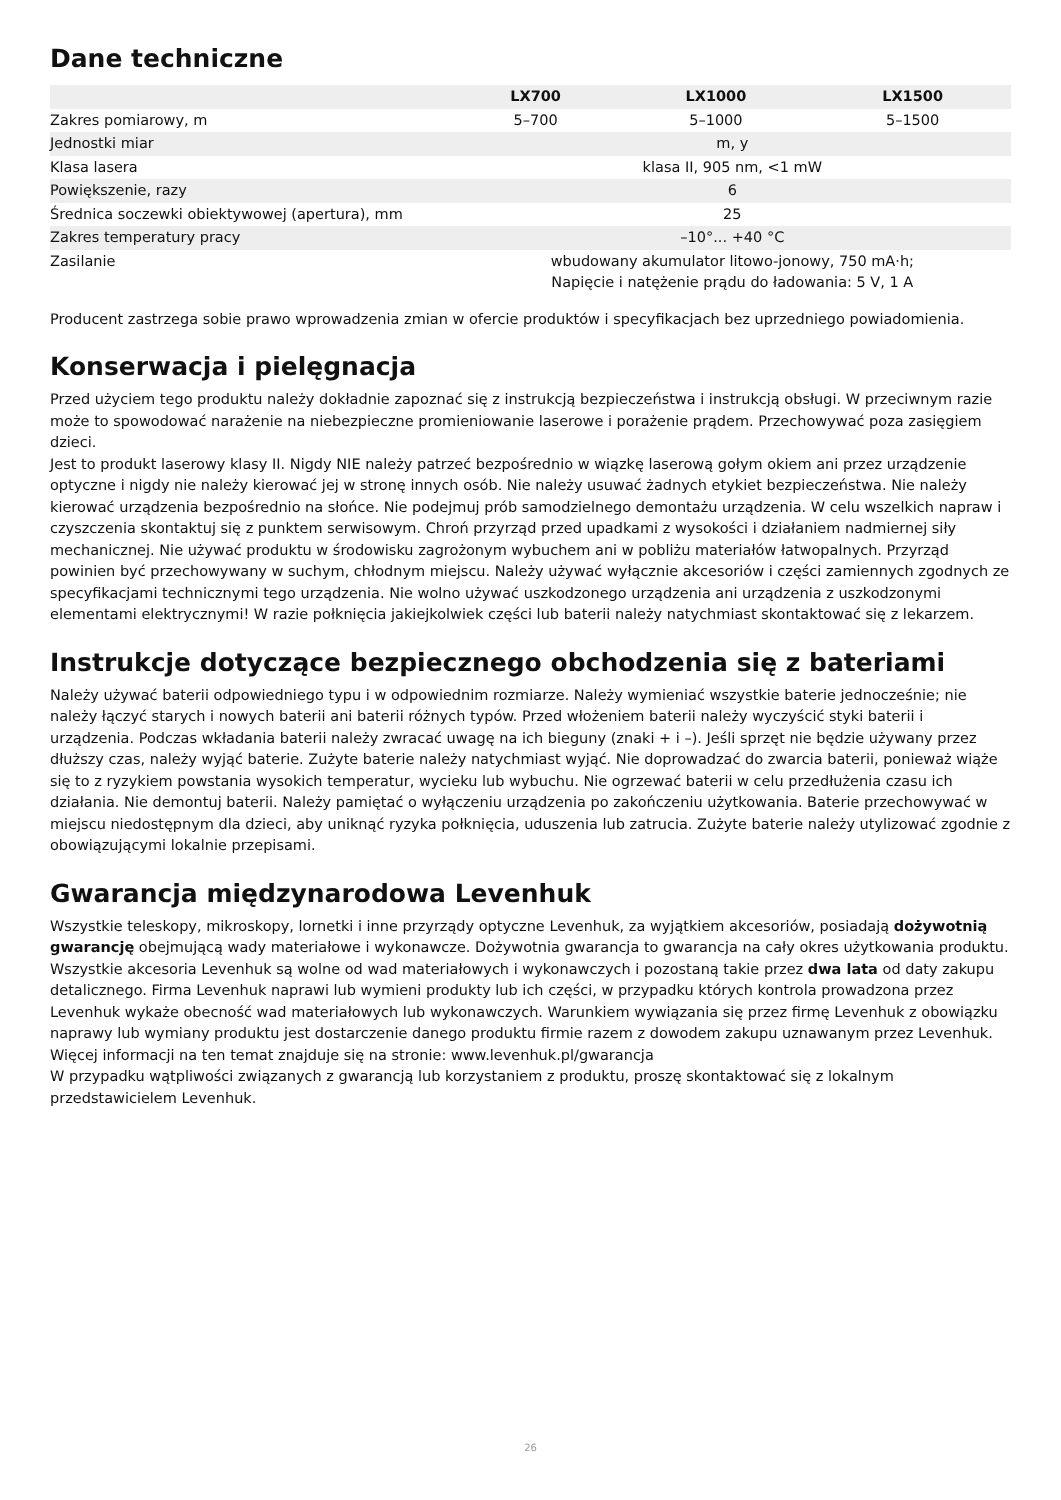Dane techniczne
| | LX700 | LX1000 | LX1500 |
| --- | --- | --- | --- |
| Zakres pomiarowy, m | 5–700 | 5–1000 | 5–1500 |
| Jednostki miar | m, y | | |
| Klasa lasera | klasa II, 905 nm, <1 mW | | |
| Powiększenie, razy | 6 | | |
| Średnica soczewki obiektywowej (apertura), mm | 25 | | |
| Zakres temperatury pracy | –10°... +40 °C | | |
| Zasilanie | wbudowany akumulator litowo-jonowy, 750 mA·h; Napięcie i natężenie prądu do ładowania: 5 V, 1 A | | |
Producent zastrzega sobie prawo wprowadzenia zmian w ofercie produktów i specyfikacjach bez uprzedniego powiadomienia.
Konserwacja i pielęgnacja
Przed użyciem tego produktu należy dokładnie zapoznać się z instrukcją bezpieczeństwa i instrukcją obsługi. W przeciwnym razie może to spowodować narażenie na niebezpieczne promieniowanie laserowe i porażenie prądem. Przechowywać poza zasięgiem dzieci.
Jest to produkt laserowy klasy II. Nigdy NIE należy patrzeć bezpośrednio w wiązkę laserową gołym okiem ani przez urządzenie optyczne i nigdy nie należy kierować jej w stronę innych osób. Nie należy usuwać żadnych etykiet bezpieczeństwa. Nie należy kierować urządzenia bezpośrednio na słońce. Nie podejmuj prób samodzielnego demontażu urządzenia. W celu wszelkich napraw i czyszczenia skontaktuj się z punktem serwisowym. Chroń przyrząd przed upadkami z wysokości i działaniem nadmiernej siły mechanicznej. Nie używać produktu w środowisku zagrożonym wybuchem ani w pobliżu materiałów łatwopalnych. Przyrząd powinien być przechowywany w suchym, chłodnym miejscu. Należy używać wyłącznie akcesoriów i części zamiennych zgodnych ze specyfikacjami technicznymi tego urządzenia. Nie wolno używać uszkodzonego urządzenia ani urządzenia z uszkodzonymi elementami elektrycznymi! W razie połknięcia jakiejkolwiek części lub baterii należy natychmiast skontaktować się z lekarzem.
Instrukcje dotyczące bezpiecznego obchodzenia się z bateriami
Należy używać baterii odpowiedniego typu i w odpowiednim rozmiarze. Należy wymieniać wszystkie baterie jednocześnie; nie należy łączyć starych i nowych baterii ani baterii różnych typów. Przed włożeniem baterii należy wyczyścić styki baterii i urządzenia. Podczas wkładania baterii należy zwracać uwagę na ich bieguny (znaki + i –). Jeśli sprzęt nie będzie używany przez dłuższy czas, należy wyjąć baterie. Zużyte baterie należy natychmiast wyjąć. Nie doprowadzać do zwarcia baterii, ponieważ wiąże się to z ryzykiem powstania wysokich temperatur, wycieku lub wybuchu. Nie ogrzewać baterii w celu przedłużenia czasu ich działania. Nie demontuj baterii. Należy pamiętać o wyłączeniu urządzenia po zakończeniu użytkowania. Baterie przechowywać w miejscu niedostępnym dla dzieci, aby uniknąć ryzyka połknięcia, uduszenia lub zatrucia. Zużyte baterie należy utylizować zgodnie z obowiązującymi lokalnie przepisami.
Gwarancja międzynarodowa Levenhuk
Wszystkie teleskopy, mikroskopy, lornetki i inne przyrządy optyczne Levenhuk, za wyjątkiem akcesoriów, posiadają dożywotnią gwarancję obejmującą wady materiałowe i wykonawcze. Dożywotnia gwarancja to gwarancja na cały okres użytkowania produktu. Wszystkie akcesoria Levenhuk są wolne od wad materiałowych i wykonawczych i pozostaną takie przez dwa lata od daty zakupu detalicznego. Firma Levenhuk naprawi lub wymieni produkty lub ich części, w przypadku których kontrola prowadzona przez Levenhuk wykaże obecność wad materiałowych lub wykonawczych. Warunkiem wywiązania się przez firmę Levenhuk z obowiązku naprawy lub wymiany produktu jest dostarczenie danego produktu firmie razem z dowodem zakupu uznawanym przez Levenhuk.
Więcej informacji na ten temat znajduje się na stronie: www.levenhuk.pl/gwarancja
W przypadku wątpliwości związanych z gwarancją lub korzystaniem z produktu, proszę skontaktować się z lokalnym przedstawicielem Levenhuk.
26